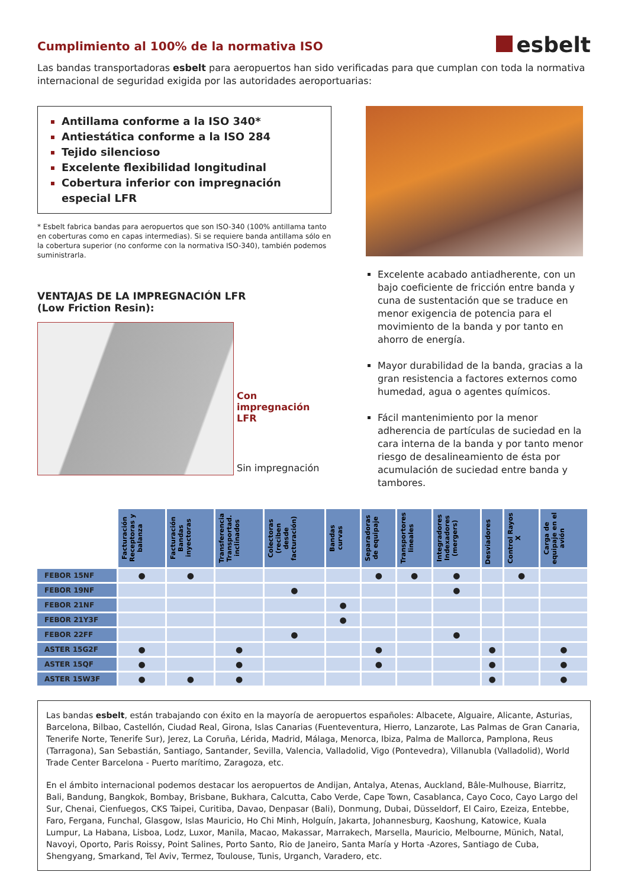Cumplimiento al 100% de la normativa ISO
esbelt
Las bandas transportadoras esbelt para aeropuertos han sido verificadas para que cumplan con toda la normativa internacional de seguridad exigida por las autoridades aeroportuarias:
Antillama conforme a la ISO 340*
Antiestática conforme a la ISO 284
Tejido silencioso
Excelente flexibilidad longitudinal
Cobertura inferior con impregnación especial LFR
* Esbelt fabrica bandas para aeropuertos que son ISO-340 (100% antillama tanto en coberturas como en capas intermedias). Si se requiere banda antillama sólo en la cobertura superior (no conforme con la normativa ISO-340), también podemos suministrarla.
VENTAJAS DE LA IMPREGNACIÓN LFR
(Low Friction Resin):
Con
impregnación LFR
Sin impregnación
Excelente acabado antiadherente, con un bajo coeficiente de fricción entre banda y cuna de sustentación que se traduce en menor exigencia de potencia para el movimiento de la banda y por tanto en ahorro de energía.
Mayor durabilidad de la banda, gracias a la gran resistencia a factores externos como humedad, agua o agentes químicos.
Fácil mantenimiento por la menor adherencia de partículas de suciedad en la cara interna de la banda y por tanto menor riesgo de desalineamiento de ésta por acumulación de suciedad entre banda y tambores.
| | Facturación Receptoras y balanza | Facturación Bandas inyectoras | Transferencia Transportad. inclinados | Colectoras (reciben desde facturación) | Bandas curvas | Separadoras de equipaje | Transportores lineales | Integradores Indexadores (mergers) | Desviadores | Control Rayos X | Carga de equipaje en el avión |
| --- | --- | --- | --- | --- | --- | --- | --- | --- | --- | --- | --- |
| FEBOR 15NF | ● | ● | | | | ● | ● | ● | | ● | |
| FEBOR 19NF | | | | ● | | | | ● | | | |
| FEBOR 21NF | | | | | ● | | | | | | |
| FEBOR 21Y3F | | | | | ● | | | | | | |
| FEBOR 22FF | | | | ● | | | | ● | | | |
| ASTER 15G2F | ● | | ● | | | ● | | | ● | | ● |
| ASTER 15QF | ● | | ● | | | ● | | | ● | | ● |
| ASTER 15W3F | ● | ● | ● | | | | | | ● | | ● |
Las bandas esbelt, están trabajando con éxito en la mayoría de aeropuertos españoles: Albacete, Alguaire, Alicante, Asturias, Barcelona, Bilbao, Castellón, Ciudad Real, Girona, Islas Canarias (Fuenteventura, Hierro, Lanzarote, Las Palmas de Gran Canaria, Tenerife Norte, Tenerife Sur), Jerez, La Coruña, Lérida, Madrid, Málaga, Menorca, Ibiza, Palma de Mallorca, Pamplona, Reus (Tarragona), San Sebastián, Santiago, Santander, Sevilla, Valencia, Valladolid, Vigo (Pontevedra), Villanubla (Valladolid), World Trade Center Barcelona - Puerto marítimo, Zaragoza, etc.
En el ámbito internacional podemos destacar los aeropuertos de Andijan, Antalya, Atenas, Auckland, Bâle-Mulhouse, Biarritz, Bali, Bandung, Bangkok, Bombay, Brisbane, Bukhara, Calcutta, Cabo Verde, Cape Town, Casablanca, Cayo Coco, Cayo Largo del Sur, Chenai, Cienfuegos, CKS Taipei, Curitiba, Davao, Denpasar (Bali), Donmung, Dubai, Düsseldorf, El Cairo, Ezeiza, Entebbe, Faro, Fergana, Funchal, Glasgow, Islas Mauricio, Ho Chi Minh, Holguín, Jakarta, Johannesburg, Kaoshung, Katowice, Kuala Lumpur, La Habana, Lisboa, Lodz, Luxor, Manila, Macao, Makassar, Marrakech, Marsella, Mauricio, Melbourne, Münich, Natal, Navoyi, Oporto, Paris Roissy, Point Salines, Porto Santo, Rio de Janeiro, Santa María y Horta -Azores, Santiago de Cuba, Shengyang, Smarkand, Tel Aviv, Termez, Toulouse, Tunis, Urganch, Varadero, etc.